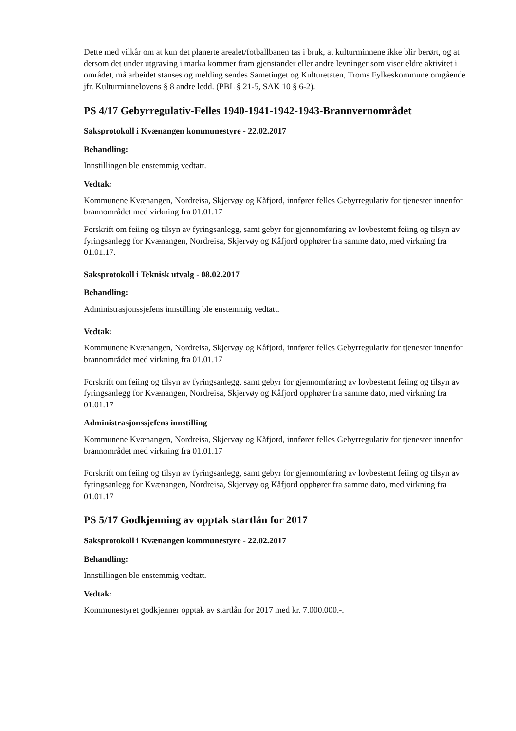Dette med vilkår om at kun det planerte arealet/fotballbanen tas i bruk, at kulturminnene ikke blir berørt, og at dersom det under utgraving i marka kommer fram gjenstander eller andre levninger som viser eldre aktivitet i området, må arbeidet stanses og melding sendes Sametinget og Kulturetaten, Troms Fylkeskommune omgående jfr. Kulturminnelovens § 8 andre ledd. (PBL § 21-5, SAK 10 § 6-2).
PS 4/17 Gebyrregulativ-Felles 1940-1941-1942-1943-Brannvernområdet
Saksprotokoll i Kvænangen kommunestyre - 22.02.2017
Behandling:
Innstillingen ble enstemmig vedtatt.
Vedtak:
Kommunene Kvænangen, Nordreisa, Skjervøy og Kåfjord, innfører felles Gebyrregulativ for tjenester innenfor brannområdet med virkning fra 01.01.17
Forskrift om feiing og tilsyn av fyringsanlegg, samt gebyr for gjennomføring av lovbestemt feiing og tilsyn av fyringsanlegg for Kvænangen, Nordreisa, Skjervøy og Kåfjord opphører fra samme dato, med virkning fra 01.01.17.
Saksprotokoll i Teknisk utvalg - 08.02.2017
Behandling:
Administrasjonssjefens innstilling ble enstemmig vedtatt.
Vedtak:
Kommunene Kvænangen, Nordreisa, Skjervøy og Kåfjord, innfører felles Gebyrregulativ for tjenester innenfor brannområdet med virkning fra 01.01.17
Forskrift om feiing og tilsyn av fyringsanlegg, samt gebyr for gjennomføring av lovbestemt feiing og tilsyn av fyringsanlegg for Kvænangen, Nordreisa, Skjervøy og Kåfjord opphører fra samme dato, med virkning fra 01.01.17
Administrasjonssjefens innstilling
Kommunene Kvænangen, Nordreisa, Skjervøy og Kåfjord, innfører felles Gebyrregulativ for tjenester innenfor brannområdet med virkning fra 01.01.17
Forskrift om feiing og tilsyn av fyringsanlegg, samt gebyr for gjennomføring av lovbestemt feiing og tilsyn av fyringsanlegg for Kvænangen, Nordreisa, Skjervøy og Kåfjord opphører fra samme dato, med virkning fra 01.01.17
PS 5/17 Godkjenning av opptak startlån for 2017
Saksprotokoll i Kvænangen kommunestyre - 22.02.2017
Behandling:
Innstillingen ble enstemmig vedtatt.
Vedtak:
Kommunestyret godkjenner opptak av startlån for 2017 med kr. 7.000.000.-.